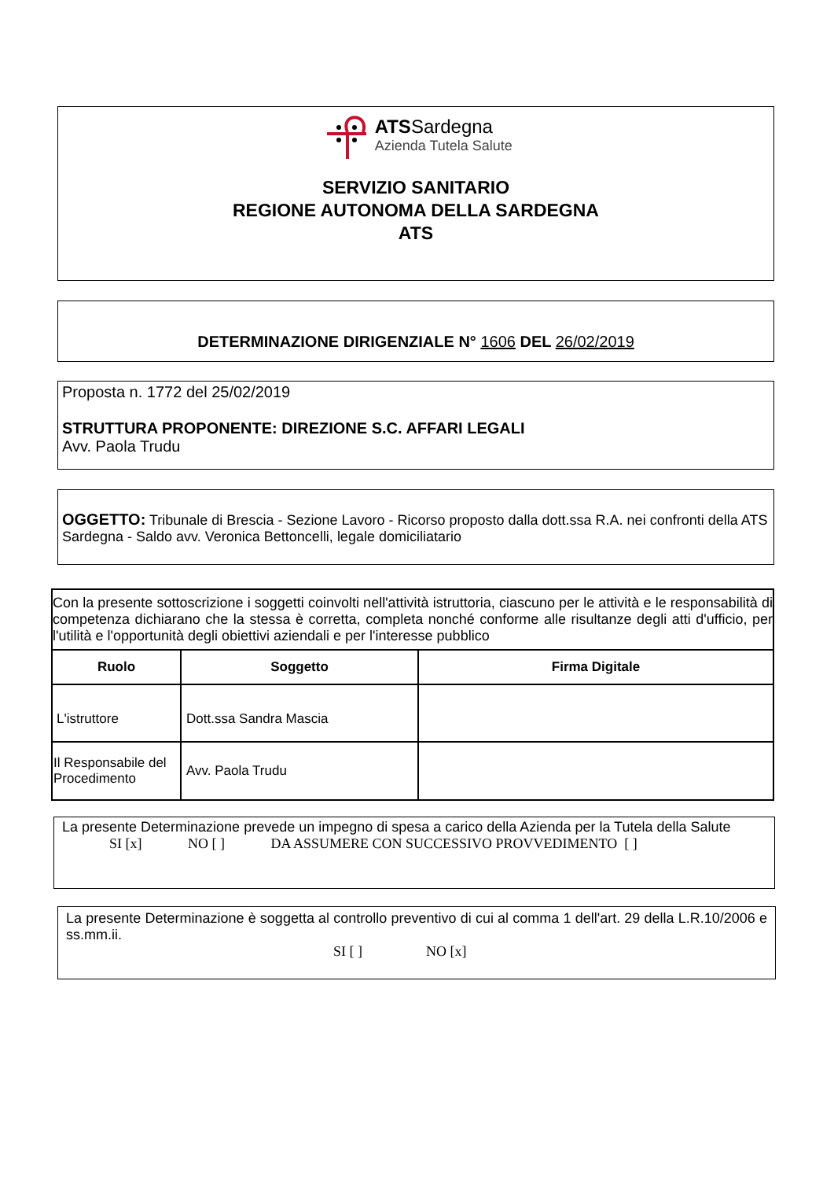ATSSardegna
Azienda Tutela Salute
SERVIZIO SANITARIO
REGIONE AUTONOMA DELLA SARDEGNA
ATS
DETERMINAZIONE DIRIGENZIALE N° 1606 DEL 26/02/2019
Proposta n. 1772 del 25/02/2019
STRUTTURA PROPONENTE: DIREZIONE S.C. AFFARI LEGALI
Avv. Paola Trudu
OGGETTO: Tribunale di Brescia - Sezione Lavoro - Ricorso proposto dalla dott.ssa R.A. nei confronti della ATS Sardegna - Saldo avv. Veronica Bettoncelli, legale domiciliatario
| Con la presente sottoscrizione i soggetti coinvolti nell'attività istruttoria, ciascuno per le attività e le responsabilità di competenza dichiarano che la stessa è corretta, completa nonché conforme alle risultanze degli atti d'ufficio, per l'utilità e l'opportunità degli obiettivi aziendali e per l'interesse pubblico | | |
| Ruolo | Soggetto | Firma Digitale |
| L'istruttore | Dott.ssa Sandra Mascia | |
| Il Responsabile del Procedimento | Avv. Paola Trudu | |
La presente Determinazione prevede un impegno di spesa a carico della Azienda per la Tutela della Salute
SI [x] NO [ ] DA ASSUMERE CON SUCCESSIVO PROVVEDIMENTO [ ]
La presente Determinazione è soggetta al controllo preventivo di cui al comma 1 dell'art. 29 della L.R.10/2006 e ss.mm.ii.
SI [ ] NO [x]